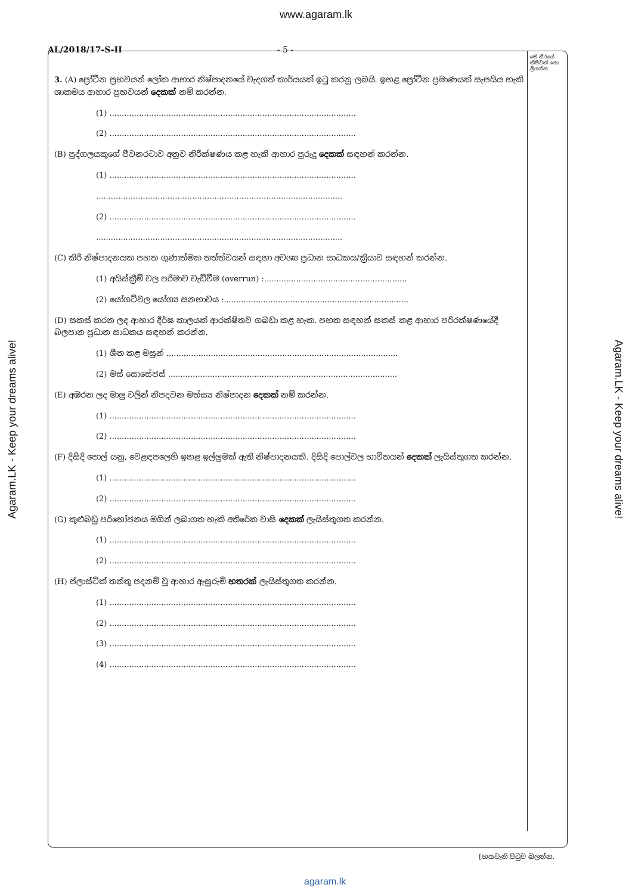www.agaram.lk
AL/2018/17-S-II - 5 -
මේ තීරයේ කිසිවක් නො ලියන්න.
3. (A) ප්‍රෝටීන ප්‍රභවයන් ලෝක ආහාර නිෂ්පාදනයේ වැදගත් කාර්යයක් ඉටු කරනු ලබයි. ඉහළ ප්‍රෝටීන ප්‍රමාණයක් සැපයිය හැකි ශාකමය ආහාර ප්‍රභවයන් දෙකක් නම් කරන්න.
(1) ....................................................................................................
(2) ....................................................................................................
(B) පුද්ගලයකුගේ ජීවනරටාව අනුව නිරීක්ෂණය කළ හැකි ආහාර පුරුදු දෙකක් සඳහන් කරන්න.
(1) ....................................................................................................
....................................................................................................
(2) ....................................................................................................
....................................................................................................
(C) කිරි නිෂ්පාදනයක පහත ගුණාත්මක තත්ත්වයන් සඳහා අවශ්‍ය ප්‍රධාන සාධකය/ක්‍රියාව සඳහන් කරන්න.
(1) අයිස්ක්‍රීම් වල පරිමාව වැඩිවීම (overrun) :..........................................................
(2) යෝගට්වල යෝග්‍ය සනභාවය :...........................................................................
(D) සකස් කරන ලද ආහාර දීර්ඝ කාලයක් ආරක්ෂිතව ගබඩා කළ හැක. පහත සඳහන් සකස් කළ ආහාර පරිරක්ෂණයේදී බලපාන ප්‍රධාන සාධකය සඳහන් කරන්න.
(1) ශීත කළ මසුන් ..............................................................................................
(2) මස් සොසේජස් .............................................................................................
(E) අඹරන ලද මාලු වලින් නිපදවන මත්ස්‍ය නිෂ්පාදන දෙකක් නම් කරන්න.
(1) ....................................................................................................
(2) ....................................................................................................
(F) දිසිදි පොල් යනු, වෙළඳපලෙහි ඉහළ ඉල්ලුමක් ඇති නිෂ්පාදනයකි. දිසිදි පොල්වල භාවිතයන් දෙකක් ලැයිස්තුගත කරන්න.
(1) ....................................................................................................
(2) ....................................................................................................
(G) කුළුබඩු පරිභෝජනය මගින් ලබාගත හැකි අතිරේක වාසි දෙකක් ලැයිස්තුගත කරන්න.
(1) ....................................................................................................
(2) ....................................................................................................
(H) ප්ලාස්ටික් තන්තු පදනම් වූ ආහාර ඇසුරුම් හතරක් ලැයිස්තුගත කරන්න.
(1) ....................................................................................................
(2) ....................................................................................................
(3) ....................................................................................................
(4) ....................................................................................................
Agaram.LK - Keep your dreams alive!
Agaram.LK - Keep your dreams alive!
[හයවැනි පිටුව බලන්න.
agaram.lk